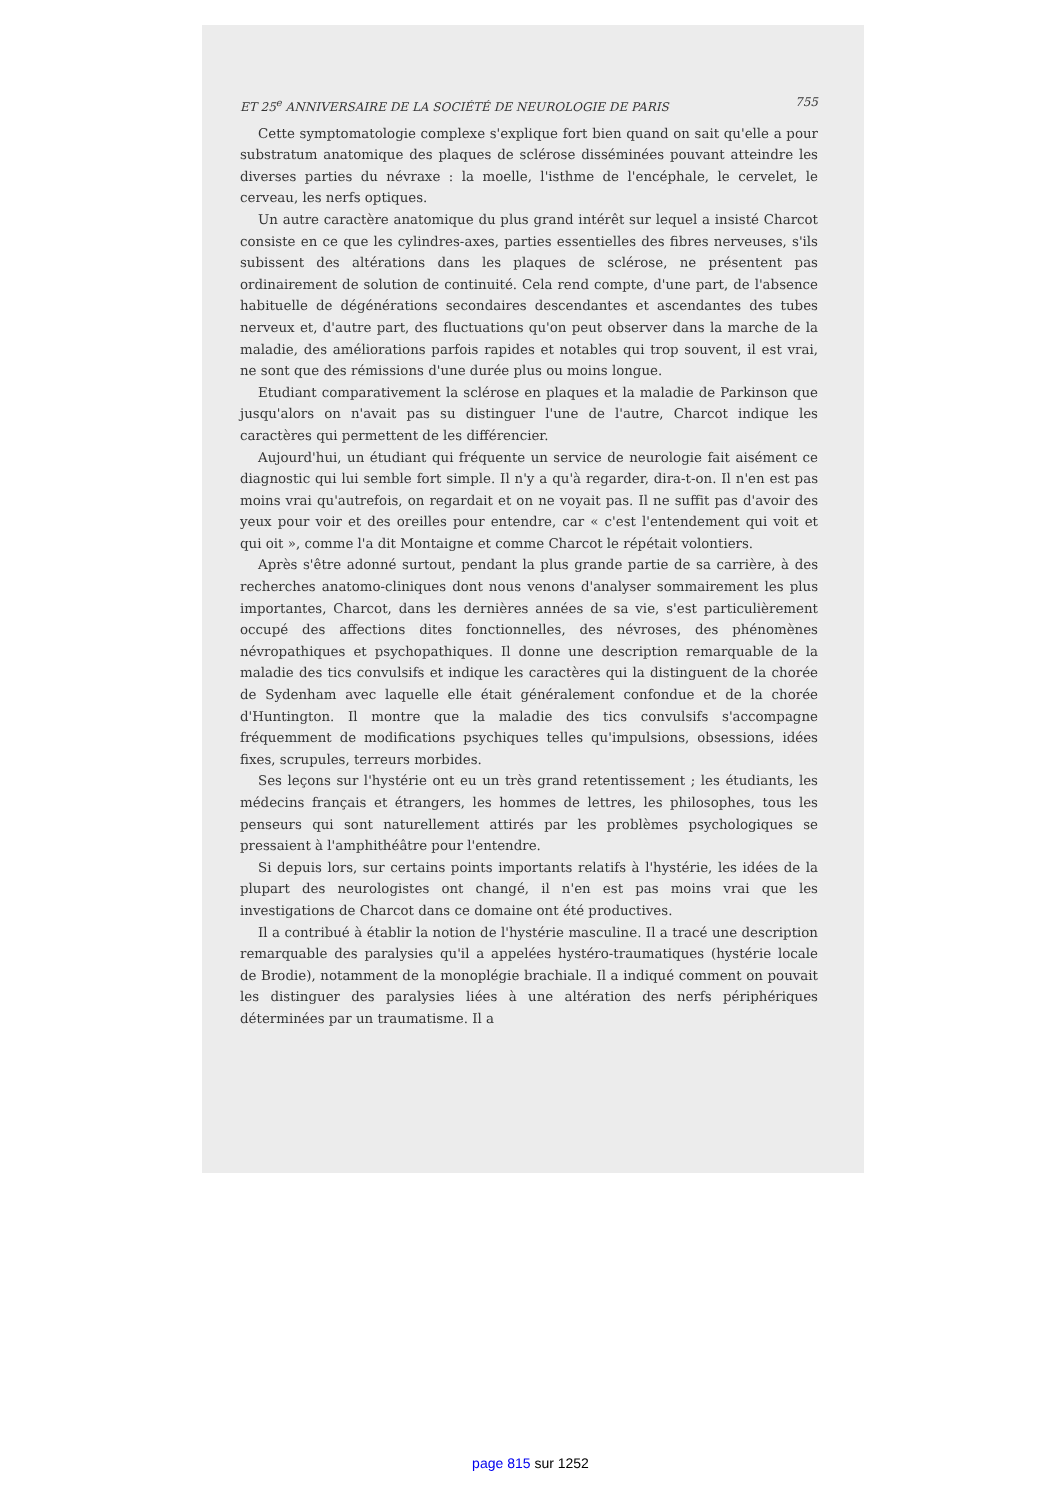ET 25<sup>e</sup> ANNIVERSAIRE DE LA SOCIÉTÉ DE NEUROLOGIE DE PARIS 755
Cette symptomatologie complexe s'explique fort bien quand on sait qu'elle a pour substratum anatomique des plaques de sclérose disséminées pouvant atteindre les diverses parties du névraxe : la moelle, l'isthme de l'encéphale, le cervelet, le cerveau, les nerfs optiques.
Un autre caractère anatomique du plus grand intérêt sur lequel a insisté Charcot consiste en ce que les cylindres-axes, parties essentielles des fibres nerveuses, s'ils subissent des altérations dans les plaques de sclérose, ne présentent pas ordinairement de solution de continuité. Cela rend compte, d'une part, de l'absence habituelle de dégénérations secondaires descendantes et ascendantes des tubes nerveux et, d'autre part, des fluctuations qu'on peut observer dans la marche de la maladie, des améliorations parfois rapides et notables qui trop souvent, il est vrai, ne sont que des rémissions d'une durée plus ou moins longue.
Etudiant comparativement la sclérose en plaques et la maladie de Parkinson que jusqu'alors on n'avait pas su distinguer l'une de l'autre, Charcot indique les caractères qui permettent de les différencier.
Aujourd'hui, un étudiant qui fréquente un service de neurologie fait aisément ce diagnostic qui lui semble fort simple. Il n'y a qu'à regarder, dira-t-on. Il n'en est pas moins vrai qu'autrefois, on regardait et on ne voyait pas. Il ne suffit pas d'avoir des yeux pour voir et des oreilles pour entendre, car « c'est l'entendement qui voit et qui oit », comme l'a dit Montaigne et comme Charcot le répétait volontiers.
Après s'être adonné surtout, pendant la plus grande partie de sa carrière, à des recherches anatomo-cliniques dont nous venons d'analyser sommairement les plus importantes, Charcot, dans les dernières années de sa vie, s'est particulièrement occupé des affections dites fonctionnelles, des névroses, des phénomènes névropathiques et psychopathiques. Il donne une description remarquable de la maladie des tics convulsifs et indique les caractères qui la distinguent de la chorée de Sydenham avec laquelle elle était généralement confondue et de la chorée d'Huntington. Il montre que la maladie des tics convulsifs s'accompagne fréquemment de modifications psychiques telles qu'impulsions, obsessions, idées fixes, scrupules, terreurs morbides.
Ses leçons sur l'hystérie ont eu un très grand retentissement ; les étudiants, les médecins français et étrangers, les hommes de lettres, les philosophes, tous les penseurs qui sont naturellement attirés par les problèmes psychologiques se pressaient à l'amphithéâtre pour l'entendre.
Si depuis lors, sur certains points importants relatifs à l'hystérie, les idées de la plupart des neurologistes ont changé, il n'en est pas moins vrai que les investigations de Charcot dans ce domaine ont été productives.
Il a contribué à établir la notion de l'hystérie masculine. Il a tracé une description remarquable des paralysies qu'il a appelées hystéro-traumatiques (hystérie locale de Brodie), notamment de la monoplégie brachiale. Il a indiqué comment on pouvait les distinguer des paralysies liées à une altération des nerfs périphériques déterminées par un traumatisme. Il a
page 815 sur 1252